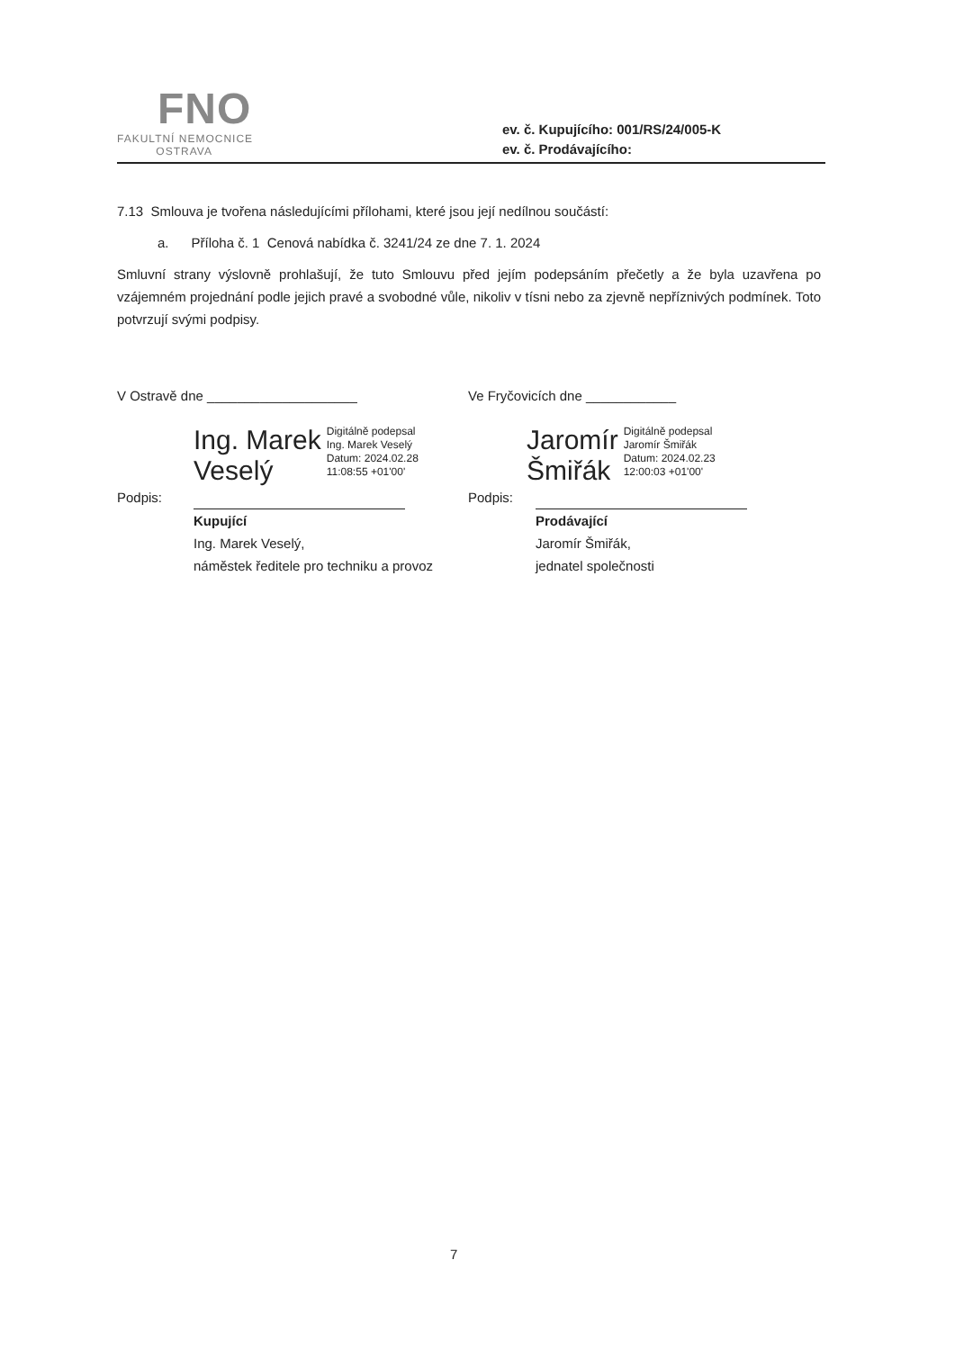FNO
FAKULTNÍ NEMOCNICE
OSTRAVA
ev. č. Kupujícího: 001/RS/24/005-K
ev. č. Prodávajícího:
7.13 Smlouva je tvořena následujícími přílohami, které jsou její nedílnou součástí:
a. Příloha č. 1 Cenová nabídka č. 3241/24 ze dne 7. 1. 2024
Smluvní strany výslovně prohlašují, že tuto Smlouvu před jejím podepsáním přečetly a že byla uzavřena po vzájemném projednání podle jejich pravé a svobodné vůle, nikoliv v tísni nebo za zjevně nepříznivých podmínek. Toto potvrzují svými podpisy.
V Ostravě dne ____________________
Ing. Marek
Veselý Digitálně podepsal
Ing. Marek Veselý
Datum: 2024.02.28
11:08:55 +01'00'
Podpis:
Kupující
Ing. Marek Veselý,
náměstek ředitele pro techniku a provoz
Ve Fryčovicích dne ____________
Jaromír
Šmiřák Digitálně podepsal
Jaromír Šmiřák
Datum: 2024.02.23
12:00:03 +01'00'
Podpis:
Prodávající
Jaromír Šmiřák,
jednatel společnosti
7